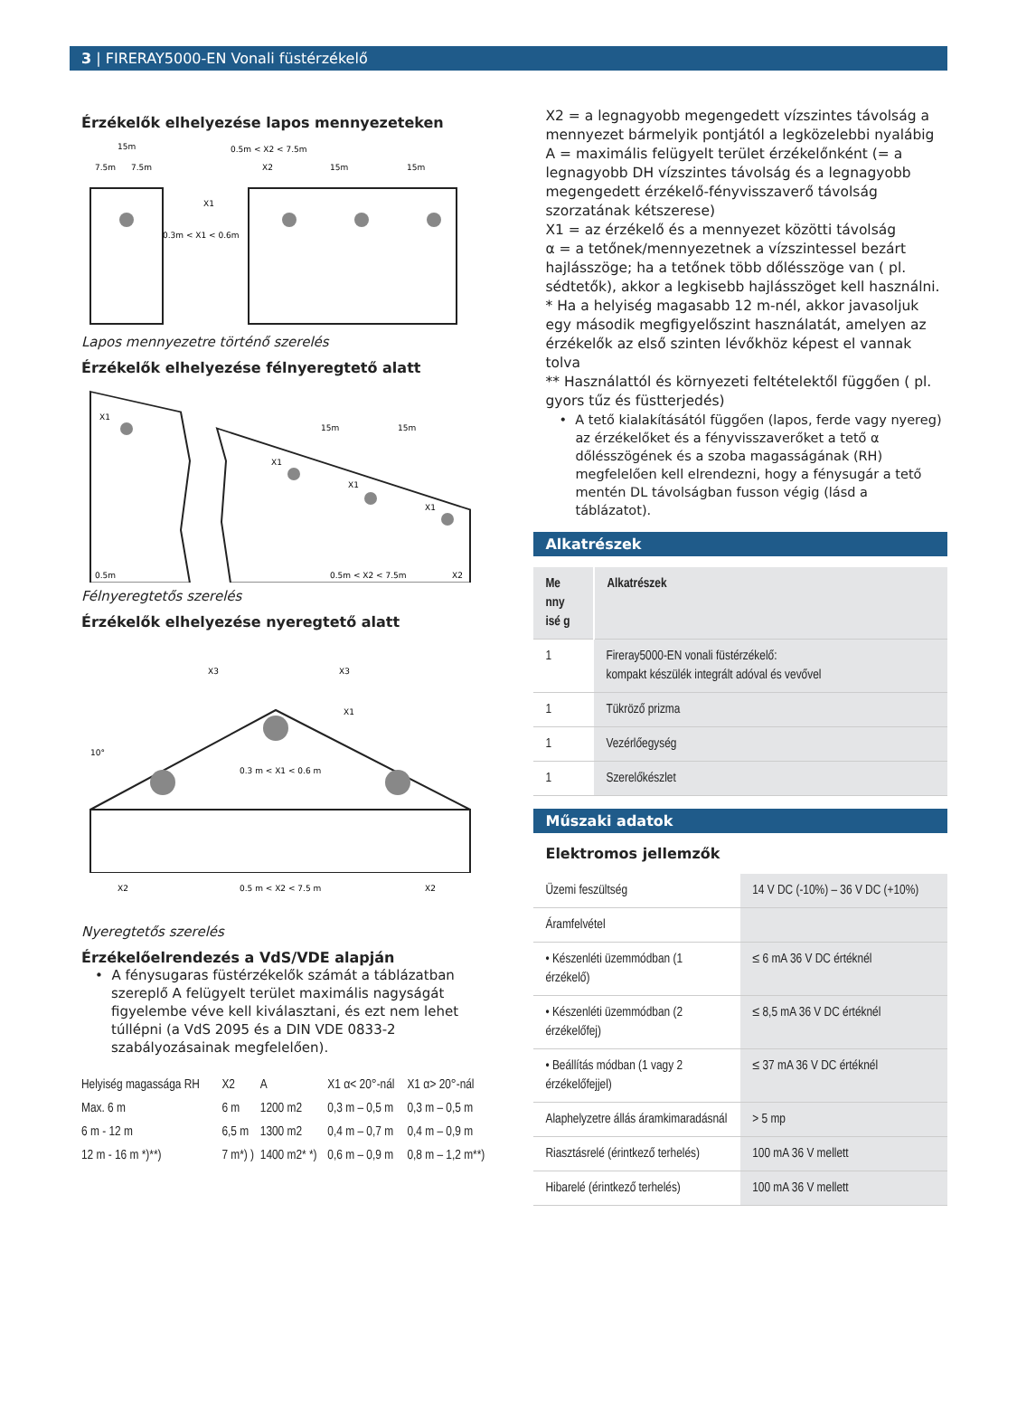3 | FIRERAY5000-EN Vonali füstérzékelő
Érzékelők elhelyezése lapos mennyezeteken
15m
7.5m
7.5m
0.5m < X2 < 7.5m
X2
15m
15m
X1
0.3m < X1 < 0.6m
Lapos mennyezetre történő szerelés
Érzékelők elhelyezése félnyeregtető alatt
X1
15m
15m
X1
X1
X1
0.5m
0.5m < X2 < 7.5m
X2
Félnyeregtetős szerelés
Érzékelők elhelyezése nyeregtető alatt
X3
X3
X1
10°
0.3 m < X1 < 0.6 m
X2
0.5 m < X2 < 7.5 m
X2
Nyeregtetős szerelés
Érzékelőelrendezés a VdS/VDE alapján
• A fénysugaras füstérzékelők számát a táblázatban szereplő A felügyelt terület maximális nagyságát figyelembe véve kell kiválasztani, és ezt nem lehet túllépni (a VdS 2095 és a DIN VDE 0833-2 szabályozásainak megfelelően).
| Helyiség magassága RH | X2 | A | X1 α< 20°-nál | X1 α> 20°-nál |
| Max. 6 m | 6 m | 1200 m2 | 0,3 m – 0,5 m | 0,3 m – 0,5 m |
| 6 m - 12 m | 6,5 m | 1300 m2 | 0,4 m – 0,7 m | 0,4 m – 0,9 m |
| 12 m - 16 m *)**) | 7 m*) ) | 1400 m2* *) | 0,6 m – 0,9 m | 0,8 m – 1,2 m**) |
X2 = a legnagyobb megengedett vízszintes távolság a mennyezet bármelyik pontjától a legközelebbi nyalábig
A = maximális felügyelt terület érzékelőnként (= a legnagyobb DH vízszintes távolság és a legnagyobb megengedett érzékelő-fényvisszaverő távolság szorzatának kétszerese)
X1 = az érzékelő és a mennyezet közötti távolság
α = a tetőnek/mennyezetnek a vízszintessel bezárt hajlásszöge; ha a tetőnek több dőlésszöge van ( pl. sédtetők), akkor a legkisebb hajlásszöget kell használni.
* Ha a helyiség magasabb 12 m-nél, akkor javasoljuk egy második megfigyelőszint használatát, amelyen az érzékelők az első szinten lévőkhöz képest el vannak tolva
** Használattól és környezeti feltételektől függően ( pl. gyors tűz és füstterjedés)
• A tető kialakításától függően (lapos, ferde vagy nyereg) az érzékelőket és a fényvisszaverőket a tető α dőlésszögének és a szoba magasságának (RH) megfelelően kell elrendezni, hogy a fénysugár a tető mentén DL távolságban fusson végig (lásd a táblázatot).
Alkatrészek
| Me nny isé g | Alkatrészek |
| --- | --- |
| 1 | Fireray5000-EN vonali füstérzékelő: kompakt készülék integrált adóval és vevővel |
| 1 | Tükröző prizma |
| 1 | Vezérlőegység |
| 1 | Szerelőkészlet |
Műszaki adatok
Elektromos jellemzők
| Üzemi feszültség | 14 V DC (-10%) – 36 V DC (+10%) |
| Áramfelvétel | |
| • Készenléti üzemmódban (1 érzékelő) | ≤ 6 mA 36 V DC értéknél |
| • Készenléti üzemmódban (2 érzékelőfej) | ≤ 8,5 mA 36 V DC értéknél |
| • Beállítás módban (1 vagy 2 érzékelőfejjel) | ≤ 37 mA 36 V DC értéknél |
| Alaphelyzetre állás áramkimaradásnál | > 5 mp |
| Riasztásrelé (érintkező terhelés) | 100 mA 36 V mellett |
| Hibarelé (érintkező terhelés) | 100 mA 36 V mellett |